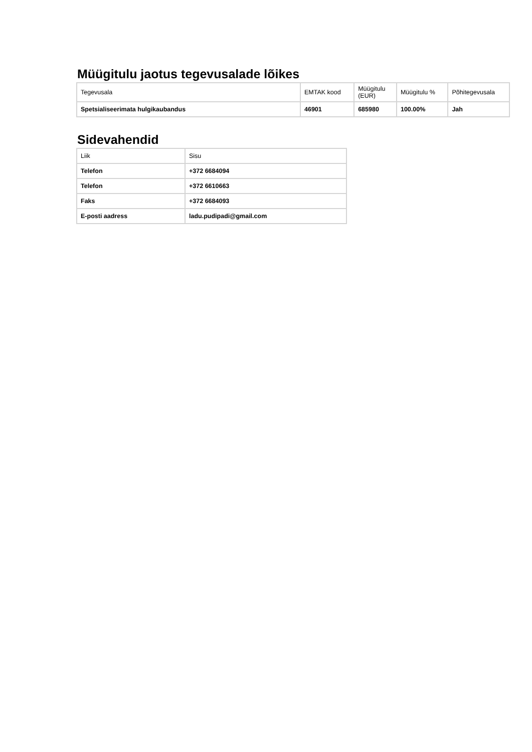Müügitulu jaotus tegevusalade lõikes
| Tegevusala | EMTAK kood | Müügitulu (EUR) | Müügitulu % | Põhitegevusala |
| --- | --- | --- | --- | --- |
| Spetsialiseerimata hulgikaubandus | 46901 | 685980 | 100.00% | Jah |
Sidevahendid
| Liik | Sisu |
| --- | --- |
| Telefon | +372 6684094 |
| Telefon | +372 6610663 |
| Faks | +372 6684093 |
| E-posti aadress | ladu.pudipadi@gmail.com |